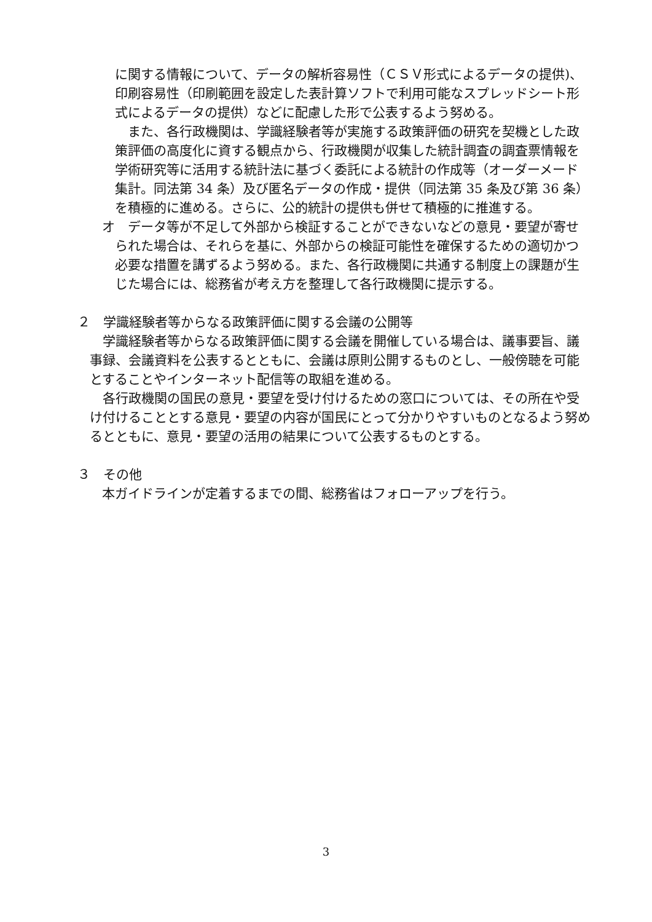に関する情報について、データの解析容易性（ＣＳＶ形式によるデータの提供)、印刷容易性（印刷範囲を設定した表計算ソフトで利用可能なスプレッドシート形式によるデータの提供）などに配慮した形で公表するよう努める。
また、各行政機関は、学識経験者等が実施する政策評価の研究を契機とした政策評価の高度化に資する観点から、行政機関が収集した統計調査の調査票情報を学術研究等に活用する統計法に基づく委託による統計の作成等（オーダーメード集計。同法第 34 条）及び匿名データの作成・提供（同法第 35 条及び第 36 条）を積極的に進める。さらに、公的統計の提供も併せて積極的に推進する。
オ　データ等が不足して外部から検証することができないなどの意見・要望が寄せられた場合は、それらを基に、外部からの検証可能性を確保するための適切かつ必要な措置を講ずるよう努める。また、各行政機関に共通する制度上の課題が生じた場合には、総務省が考え方を整理して各行政機関に提示する。
２　学識経験者等からなる政策評価に関する会議の公開等
学識経験者等からなる政策評価に関する会議を開催している場合は、議事要旨、議事録、会議資料を公表するとともに、会議は原則公開するものとし、一般傍聴を可能とすることやインターネット配信等の取組を進める。
各行政機関の国民の意見・要望を受け付けるための窓口については、その所在や受け付けることとする意見・要望の内容が国民にとって分かりやすいものとなるよう努めるとともに、意見・要望の活用の結果について公表するものとする。
３　その他
本ガイドラインが定着するまでの間、総務省はフォローアップを行う。
3